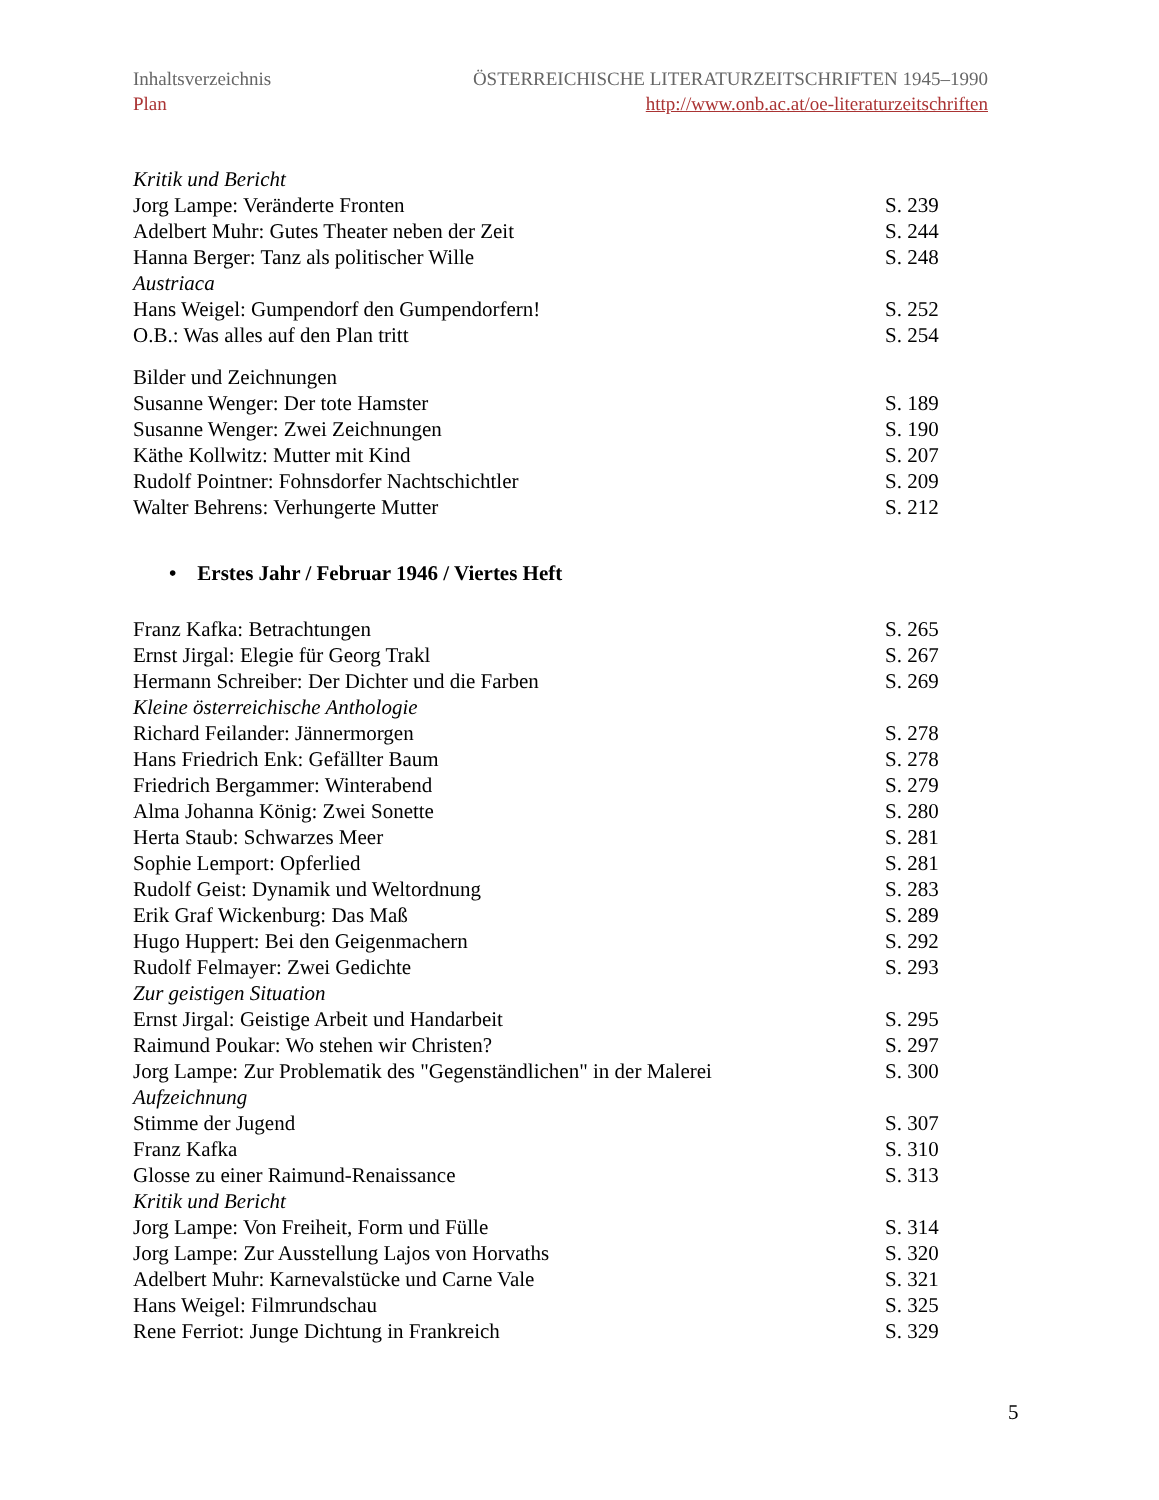Inhaltsverzeichnis
Plan
ÖSTERREICHISCHE LITERATURZEITSCHRIFTEN 1945–1990
http://www.onb.ac.at/oe-literaturzeitschriften
Kritik und Bericht
Jorg Lampe: Veränderte Fronten S. 239
Adelbert Muhr: Gutes Theater neben der Zeit S. 244
Hanna Berger: Tanz als politischer Wille S. 248
Austriaca
Hans Weigel: Gumpendorf den Gumpendorfern! S. 252
O.B.: Was alles auf den Plan tritt S. 254
Bilder und Zeichnungen
Susanne Wenger: Der tote Hamster S. 189
Susanne Wenger: Zwei Zeichnungen S. 190
Käthe Kollwitz: Mutter mit Kind S. 207
Rudolf Pointner: Fohnsdorfer Nachtschichtler S. 209
Walter Behrens: Verhungerte Mutter S. 212
• Erstes Jahr / Februar 1946 / Viertes Heft
Franz Kafka: Betrachtungen S. 265
Ernst Jirgal: Elegie für Georg Trakl S. 267
Hermann Schreiber: Der Dichter und die Farben S. 269
Kleine österreichische Anthologie
Richard Feilander: Jännermorgen S. 278
Hans Friedrich Enk: Gefällter Baum S. 278
Friedrich Bergammer: Winterabend S. 279
Alma Johanna König: Zwei Sonette S. 280
Herta Staub: Schwarzes Meer S. 281
Sophie Lemport: Opferlied S. 281
Rudolf Geist: Dynamik und Weltordnung S. 283
Erik Graf Wickenburg: Das Maß S. 289
Hugo Huppert: Bei den Geigenmachern S. 292
Rudolf Felmayer: Zwei Gedichte S. 293
Zur geistigen Situation
Ernst Jirgal: Geistige Arbeit und Handarbeit S. 295
Raimund Poukar: Wo stehen wir Christen? S. 297
Jorg Lampe: Zur Problematik des "Gegenständlichen" in der Malerei S. 300
Aufzeichnung
Stimme der Jugend S. 307
Franz Kafka S. 310
Glosse zu einer Raimund-Renaissance S. 313
Kritik und Bericht
Jorg Lampe: Von Freiheit, Form und Fülle S. 314
Jorg Lampe: Zur Ausstellung Lajos von Horvaths S. 320
Adelbert Muhr: Karnevalstücke und Carne Vale S. 321
Hans Weigel: Filmrundschau S. 325
Rene Ferriot: Junge Dichtung in Frankreich S. 329
5